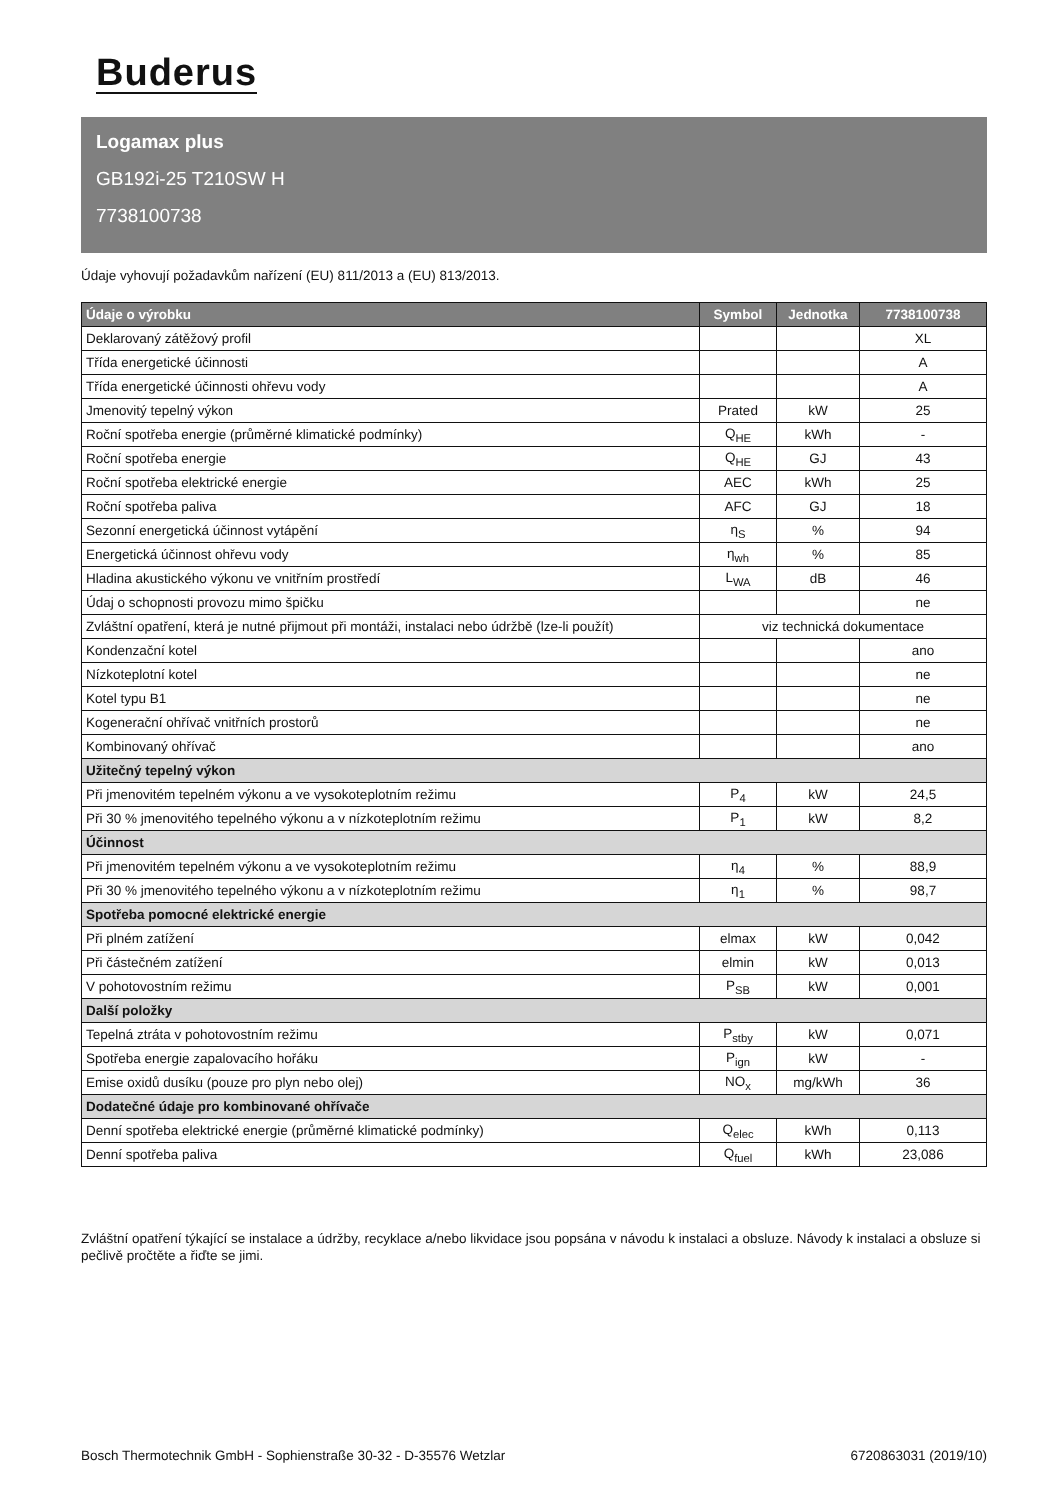Buderus
Logamax plus
GB192i-25 T210SW H
7738100738
Údaje vyhovují požadavkům nařízení (EU) 811/2013 a (EU) 813/2013.
| Údaje o výrobku | Symbol | Jednotka | 7738100738 |
| --- | --- | --- | --- |
| Deklarovaný zátěžový profil | | | XL |
| Třída energetické účinnosti | | | A |
| Třída energetické účinnosti ohřevu vody | | | A |
| Jmenovitý tepelný výkon | Prated | kW | 25 |
| Roční spotřeba energie (průměrné klimatické podmínky) | Q<sub>HE</sub> | kWh | - |
| Roční spotřeba energie | Q<sub>HE</sub> | GJ | 43 |
| Roční spotřeba elektrické energie | AEC | kWh | 25 |
| Roční spotřeba paliva | AFC | GJ | 18 |
| Sezonní energetická účinnost vytápění | η<sub>S</sub> | % | 94 |
| Energetická účinnost ohřevu vody | η<sub>wh</sub> | % | 85 |
| Hladina akustického výkonu ve vnitřním prostředí | L<sub>WA</sub> | dB | 46 |
| Údaj o schopnosti provozu mimo špičku | | | ne |
| Zvláštní opatření, která je nutné přijmout při montáži, instalaci nebo údržbě (lze-li použít) | viz technická dokumentace | | |
| Kondenzační kotel | | | ano |
| Nízkoteplotní kotel | | | ne |
| Kotel typu B1 | | | ne |
| Kogenerační ohřívač vnitřních prostorů | | | ne |
| Kombinovaný ohřívač | | | ano |
| Užitečný tepelný výkon | | | |
| Při jmenovitém tepelném výkonu a ve vysokoteplotním režimu | P<sub>4</sub> | kW | 24,5 |
| Při 30 % jmenovitého tepelného výkonu a v nízkoteplotním režimu | P<sub>1</sub> | kW | 8,2 |
| Účinnost | | | |
| Při jmenovitém tepelném výkonu a ve vysokoteplotním režimu | η<sub>4</sub> | % | 88,9 |
| Při 30 % jmenovitého tepelného výkonu a v nízkoteplotním režimu | η<sub>1</sub> | % | 98,7 |
| Spotřeba pomocné elektrické energie | | | |
| Při plném zatížení | elmax | kW | 0,042 |
| Při částečném zatížení | elmin | kW | 0,013 |
| V pohotovostním režimu | P<sub>SB</sub> | kW | 0,001 |
| Další položky | | | |
| Tepelná ztráta v pohotovostním režimu | P<sub>stby</sub> | kW | 0,071 |
| Spotřeba energie zapalovacího hořáku | P<sub>ign</sub> | kW | - |
| Emise oxidů dusíku (pouze pro plyn nebo olej) | NO<sub>x</sub> | mg/kWh | 36 |
| Dodatečné údaje pro kombinované ohřívače | | | |
| Denní spotřeba elektrické energie (průměrné klimatické podmínky) | Q<sub>elec</sub> | kWh | 0,113 |
| Denní spotřeba paliva | Q<sub>fuel</sub> | kWh | 23,086 |
Zvláštní opatření týkající se instalace a údržby, recyklace a/nebo likvidace jsou popsána v návodu k instalaci a obsluze. Návody k instalaci a obsluze si pečlivě pročtěte a řiďte se jimi.
Bosch Thermotechnik GmbH - Sophienstraße 30-32 - D-35576 Wetzlar 6720863031 (2019/10)